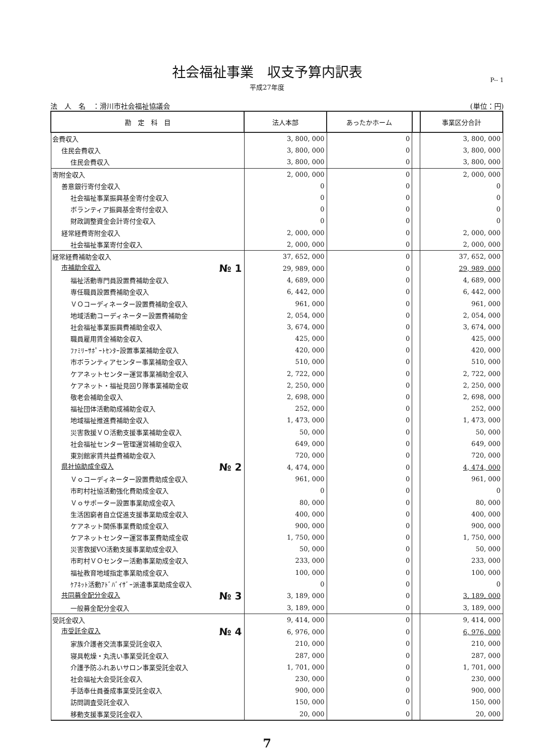社会福祉事業　収支予算内訳表
平成27年度
P-- 1
法　人　名　：滑川市社会福祉協議会 (単位：円)
| 勘 定 科 目 | 法人本部 | あったかホーム | | 事業区分合計 |
| --- | --- | --- | --- | --- |
| 会費収入 | 3, 800, 000 | 0 | | 3, 800, 000 |
| 住民会費収入 | 3, 800, 000 | 0 | | 3, 800, 000 |
| 住民会費収入 | 3, 800, 000 | 0 | | 3, 800, 000 |
| 寄附金収入 | 2, 000, 000 | 0 | | 2, 000, 000 |
| 善意銀行寄付金収入 | 0 | 0 | | 0 |
| 社会福祉事業振興基金寄付金収入 | 0 | 0 | | 0 |
| ボランティア振興基金寄付金収入 | 0 | 0 | | 0 |
| 財政調整資金会計寄付金収入 | 0 | 0 | | 0 |
| 経常経費寄附金収入 | 2, 000, 000 | 0 | | 2, 000, 000 |
| 社会福祉事業寄付金収入 | 2, 000, 000 | 0 | | 2, 000, 000 |
| 経常経費補助金収入 | 37, 652, 000 | 0 | | 37, 652, 000 |
| 市補助金収入 № 1 | 29, 989, 000 | 0 | | 29, 989, 000 |
| 福祉活動専門員設置費補助金収入 | 4, 689, 000 | 0 | | 4, 689, 000 |
| 専任職員設置費補助金収入 | 6, 442, 000 | 0 | | 6, 442, 000 |
| ＶＯコーディネーター設置費補助金収入 | 961, 000 | 0 | | 961, 000 |
| 地域活動コーディネーター設置費補助金 | 2, 054, 000 | 0 | | 2, 054, 000 |
| 社会福祉事業振興費補助金収入 | 3, 674, 000 | 0 | | 3, 674, 000 |
| 職員雇用賃金補助金収入 | 425, 000 | 0 | | 425, 000 |
| ﾌｧﾐﾘｰｻﾎﾟｰﾄｾﾝﾀｰ設置事業補助金収入 | 420, 000 | 0 | | 420, 000 |
| 市ボランティアセンター事業補助金収入 | 510, 000 | 0 | | 510, 000 |
| ケアネットセンター運営事業補助金収入 | 2, 722, 000 | 0 | | 2, 722, 000 |
| ケアネット・福祉見回り隊事業補助金収 | 2, 250, 000 | 0 | | 2, 250, 000 |
| 敬老会補助金収入 | 2, 698, 000 | 0 | | 2, 698, 000 |
| 福祉団体活動助成補助金収入 | 252, 000 | 0 | | 252, 000 |
| 地域福祉推進費補助金収入 | 1, 473, 000 | 0 | | 1, 473, 000 |
| 災害救援ＶＯ活動支援事業補助金収入 | 50, 000 | 0 | | 50, 000 |
| 社会福祉センター管理運営補助金収入 | 649, 000 | 0 | | 649, 000 |
| 東別館家賃共益費補助金収入 | 720, 000 | 0 | | 720, 000 |
| 県社協助成金収入 № 2 | 4, 474, 000 | 0 | | 4, 474, 000 |
| Ｖｏコーディネーター設置費助成金収入 | 961, 000 | 0 | | 961, 000 |
| 市町村社協活動強化費助成金収入 | 0 | 0 | | 0 |
| Ｖｏサポーター設置事業助成金収入 | 80, 000 | 0 | | 80, 000 |
| 生活困窮者自立促進支援事業助成金収入 | 400, 000 | 0 | | 400, 000 |
| ケアネット関係事業費助成金収入 | 900, 000 | 0 | | 900, 000 |
| ケアネットセンター運営事業費助成金収 | 1, 750, 000 | 0 | | 1, 750, 000 |
| 災害救援VO活動支援事業助成金収入 | 50, 000 | 0 | | 50, 000 |
| 市町村ＶＯセンター活動事業助成金収入 | 233, 000 | 0 | | 233, 000 |
| 福祉教育地域指定事業助成金収入 | 100, 000 | 0 | | 100, 000 |
| ｹｱﾈｯﾄ活動ｱﾄﾞﾊﾞｲｻﾞｰ派遣事業助成金収入 | 0 | 0 | | 0 |
| 共同募金配分金収入 № 3 | 3, 189, 000 | 0 | | 3, 189, 000 |
| 一般募金配分金収入 | 3, 189, 000 | 0 | | 3, 189, 000 |
| 受託金収入 | 9, 414, 000 | 0 | | 9, 414, 000 |
| 市受託金収入 № 4 | 6, 976, 000 | 0 | | 6, 976, 000 |
| 家族介護者交流事業受託金収入 | 210, 000 | 0 | | 210, 000 |
| 寝具乾燥・丸洗い事業受託金収入 | 287, 000 | 0 | | 287, 000 |
| 介護予防ふれあいサロン事業受託金収入 | 1, 701, 000 | 0 | | 1, 701, 000 |
| 社会福祉大会受託金収入 | 230, 000 | 0 | | 230, 000 |
| 手話奉仕員養成事業受託金収入 | 900, 000 | 0 | | 900, 000 |
| 訪問調査受託金収入 | 150, 000 | 0 | | 150, 000 |
| 移動支援事業受託金収入 | 20, 000 | 0 | | 20, 000 |
7